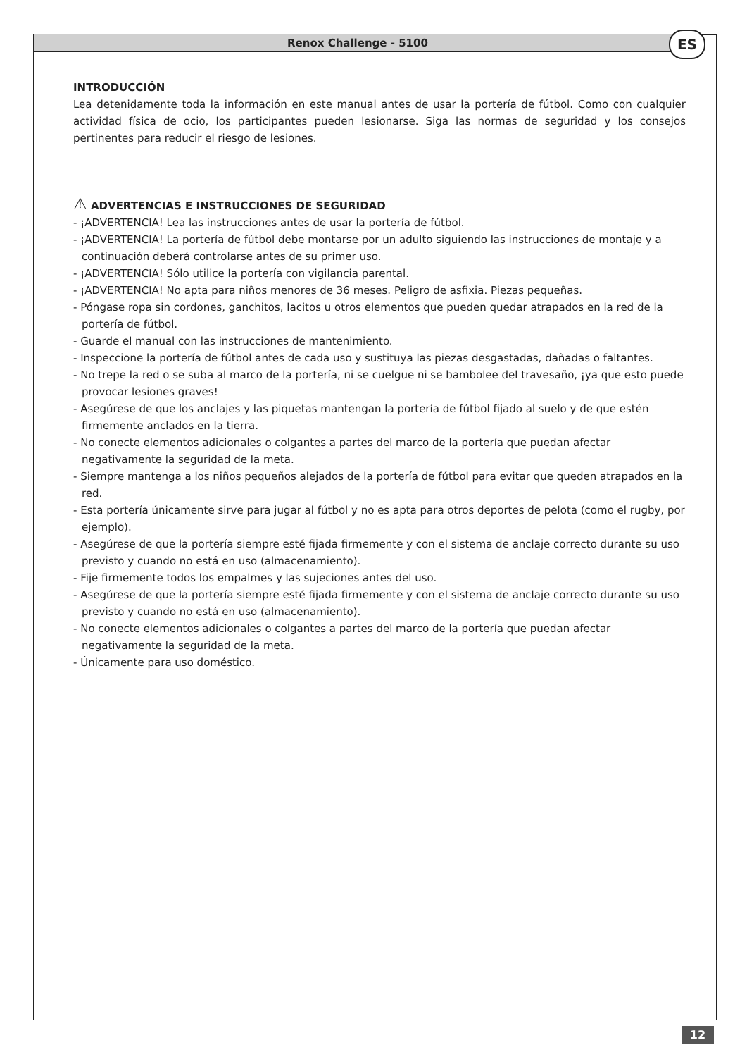Renox Challenge - 5100 ES
INTRODUCCIÓN
Lea detenidamente toda la información en este manual antes de usar la portería de fútbol. Como con cualquier actividad física de ocio, los participantes pueden lesionarse. Siga las normas de seguridad y los consejos pertinentes para reducir el riesgo de lesiones.
⚠ ADVERTENCIAS E INSTRUCCIONES DE SEGURIDAD
- ¡ADVERTENCIA! Lea las instrucciones antes de usar la portería de fútbol.
- ¡ADVERTENCIA! La portería de fútbol debe montarse por un adulto siguiendo las instrucciones de montaje y a continuación deberá controlarse antes de su primer uso.
- ¡ADVERTENCIA! Sólo utilice la portería con vigilancia parental.
- ¡ADVERTENCIA! No apta para niños menores de 36 meses. Peligro de asfixia. Piezas pequeñas.
- Póngase ropa sin cordones, ganchitos, lacitos u otros elementos que pueden quedar atrapados en la red de la portería de fútbol.
- Guarde el manual con las instrucciones de mantenimiento.
- Inspeccione la portería de fútbol antes de cada uso y sustituya las piezas desgastadas, dañadas o faltantes.
- No trepe la red o se suba al marco de la portería, ni se cuelgue ni se bambolee del travesaño, ¡ya que esto puede provocar lesiones graves!
- Asegúrese de que los anclajes y las piquetas mantengan la portería de fútbol fijado al suelo y de que estén firmemente anclados en la tierra.
- No conecte elementos adicionales o colgantes a partes del marco de la portería que puedan afectar negativamente la seguridad de la meta.
- Siempre mantenga a los niños pequeños alejados de la portería de fútbol para evitar que queden atrapados en la red.
- Esta portería únicamente sirve para jugar al fútbol y no es apta para otros deportes de pelota (como el rugby, por ejemplo).
- Asegúrese de que la portería siempre esté fijada firmemente y con el sistema de anclaje correcto durante su uso previsto y cuando no está en uso (almacenamiento).
- Fije firmemente todos los empalmes y las sujeciones antes del uso.
- Asegúrese de que la portería siempre esté fijada firmemente y con el sistema de anclaje correcto durante su uso previsto y cuando no está en uso (almacenamiento).
- No conecte elementos adicionales o colgantes a partes del marco de la portería que puedan afectar negativamente la seguridad de la meta.
- Únicamente para uso doméstico.
12